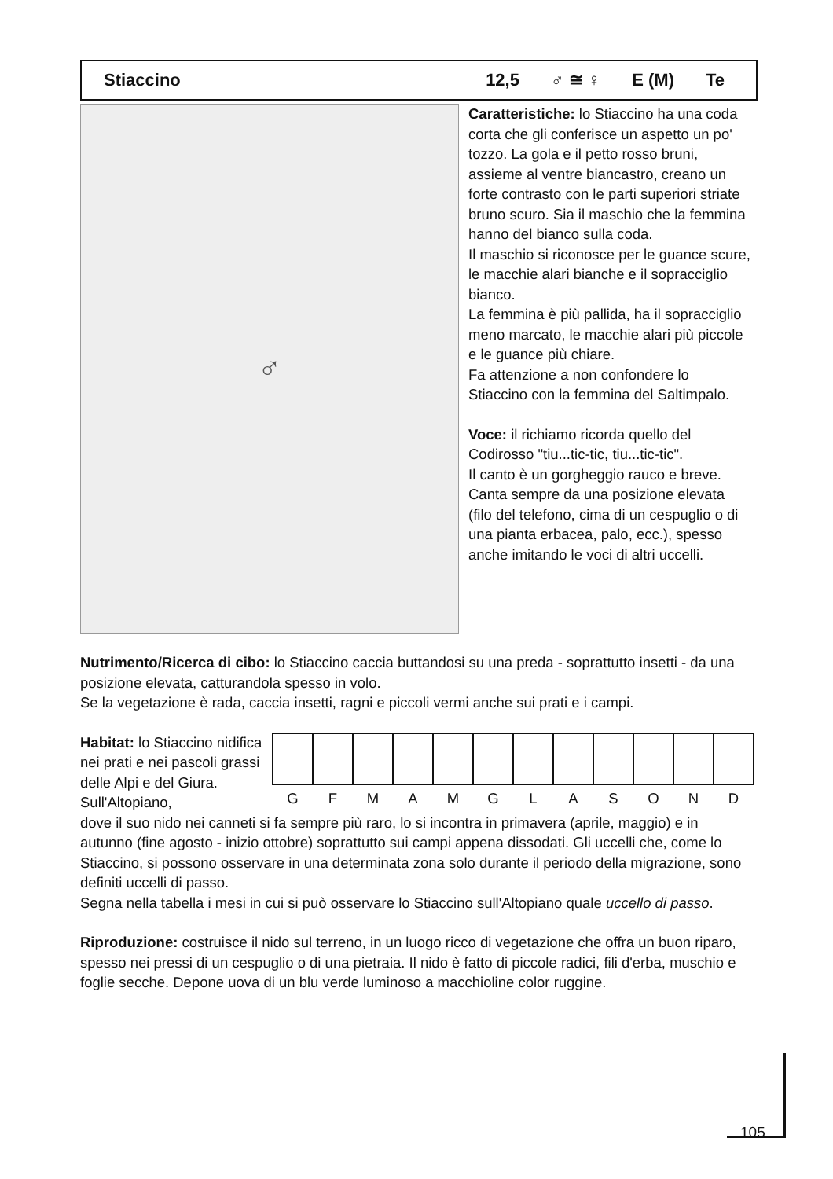Stiaccino 12,5 ♂ ≅ ♀ E (M) Te
♂
Caratteristiche: lo Stiaccino ha una coda corta che gli conferisce un aspetto un po' tozzo. La gola e il petto rosso bruni, assieme al ventre biancastro, creano un forte contrasto con le parti superiori striate bruno scuro. Sia il maschio che la femmina hanno del bianco sulla coda.
Il maschio si riconosce per le guance scure, le macchie alari bianche e il sopracciglio bianco.
La femmina è più pallida, ha il sopracciglio meno marcato, le macchie alari più piccole e le guance più chiare.
Fa attenzione a non confondere lo Stiaccino con la femmina del Saltimpalo.
Voce: il richiamo ricorda quello del Codirosso "tiu...tic-tic, tiu...tic-tic".
Il canto è un gorgheggio rauco e breve. Canta sempre da una posizione elevata (filo del telefono, cima di un cespuglio o di una pianta erbacea, palo, ecc.), spesso anche imitando le voci di altri uccelli.
Nutrimento/Ricerca di cibo: lo Stiaccino caccia buttandosi su una preda - soprattutto insetti - da una posizione elevata, catturandola spesso in volo.
Se la vegetazione è rada, caccia insetti, ragni e piccoli vermi anche sui prati e i campi.
Habitat: lo Stiaccino nidifica nei prati e nei pascoli grassi delle Alpi e del Giura. Sull'Altopiano,
| G | F | M | A | M | G | L | A | S | O | N | D |
dove il suo nido nei canneti si fa sempre più raro, lo si incontra in primavera (aprile, maggio) e in autunno (fine agosto - inizio ottobre) soprattutto sui campi appena dissodati. Gli uccelli che, come lo Stiaccino, si possono osservare in una determinata zona solo durante il periodo della migrazione, sono definiti uccelli di passo.
Segna nella tabella i mesi in cui si può osservare lo Stiaccino sull'Altopiano quale uccello di passo.
Riproduzione: costruisce il nido sul terreno, in un luogo ricco di vegetazione che offra un buon riparo, spesso nei pressi di un cespuglio o di una pietraia. Il nido è fatto di piccole radici, fili d'erba, muschio e foglie secche. Depone uova di un blu verde luminoso a macchioline color ruggine.
105